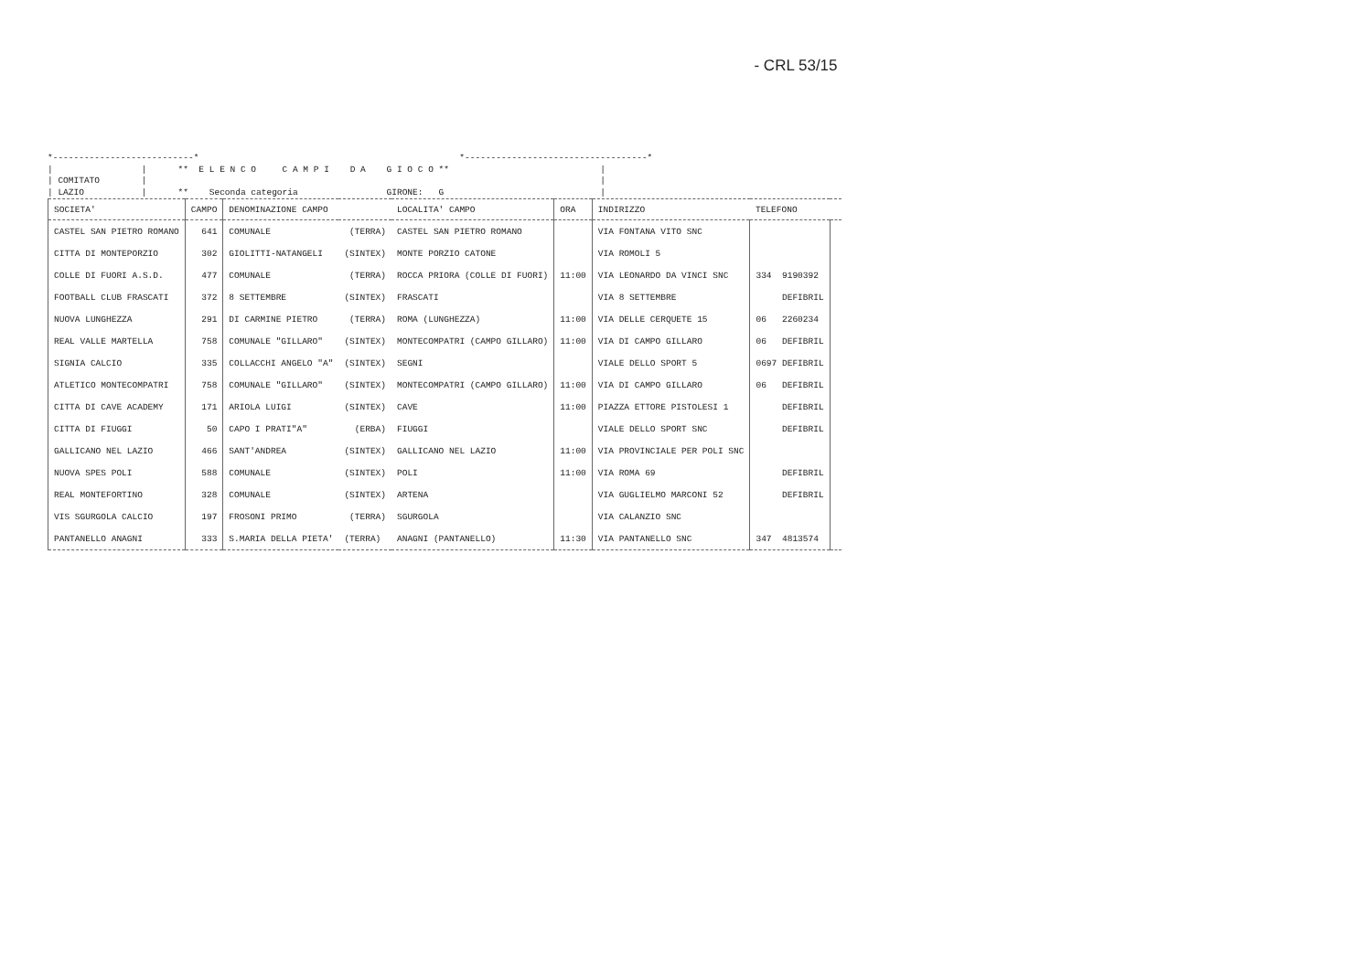- CRL 53/15
*---------------------------* *-----------------------------------* | | ** E L E N C O C A M P I D A G I O C O ** | | COMITATO | | | LAZIO | ** Seconda categoria GIRONE: G |
| SOCIETA' | CAMPO | DENOMINAZIONE CAMPO | | LOCALITA' CAMPO | ORA | INDIRIZZO | TELEFONO | |
| --- | --- | --- | --- | --- | --- | --- | --- | --- |
| CASTEL SAN PIETRO ROMANO | 641 | COMUNALE | (TERRA) | CASTEL SAN PIETRO ROMANO | | VIA FONTANA VITO SNC | | |
| CITTA DI MONTEPORZIO | 302 | GIOLITTI-NATANGELI | (SINTEX) | MONTE PORZIO CATONE | | VIA ROMOLI 5 | | |
| COLLE DI FUORI A.S.D. | 477 | COMUNALE | (TERRA) | ROCCA PRIORA (COLLE DI FUORI) | 11:00 | VIA LEONARDO DA VINCI SNC | 334 9190392 | |
| FOOTBALL CLUB FRASCATI | 372 | 8 SETTEMBRE | (SINTEX) | FRASCATI | | VIA 8 SETTEMBRE | DEFIBRIL | |
| NUOVA LUNGHEZZA | 291 | DI CARMINE PIETRO | (TERRA) | ROMA (LUNGHEZZA) | 11:00 | VIA DELLE CERQUETE 15 | 06 2260234 | |
| REAL VALLE MARTELLA | 758 | COMUNALE "GILLARO" | (SINTEX) | MONTECOMPATRI (CAMPO GILLARO) | 11:00 | VIA DI CAMPO GILLARO | 06 DEFIBRIL | |
| SIGNIA CALCIO | 335 | COLLACCHI ANGELO "A" | (SINTEX) | SEGNI | | VIALE DELLO SPORT 5 | 0697 DEFIBRIL | |
| ATLETICO MONTECOMPATRI | 758 | COMUNALE "GILLARO" | (SINTEX) | MONTECOMPATRI (CAMPO GILLARO) | 11:00 | VIA DI CAMPO GILLARO | 06 DEFIBRIL | |
| CITTA DI CAVE ACADEMY | 171 | ARIOLA LUIGI | (SINTEX) | CAVE | 11:00 | PIAZZA ETTORE PISTOLESI 1 | DEFIBRIL | |
| CITTA DI FIUGGI | 50 | CAPO I PRATI"A" | (ERBA) | FIUGGI | | VIALE DELLO SPORT SNC | DEFIBRIL | |
| GALLICANO NEL LAZIO | 466 | SANT'ANDREA | (SINTEX) | GALLICANO NEL LAZIO | 11:00 | VIA PROVINCIALE PER POLI SNC | | |
| NUOVA SPES POLI | 588 | COMUNALE | (SINTEX) | POLI | 11:00 | VIA ROMA 69 | DEFIBRIL | |
| REAL MONTEFORTINO | 328 | COMUNALE | (SINTEX) | ARTENA | | VIA GUGLIELMO MARCONI 52 | DEFIBRIL | |
| VIS SGURGOLA CALCIO | 197 | FROSONI PRIMO | (TERRA) | SGURGOLA | | VIA CALANZIO SNC | | |
| PANTANELLO ANAGNI | 333 | S.MARIA DELLA PIETA' | (TERRA) | ANAGNI (PANTANELLO) | 11:30 | VIA PANTANELLO SNC | 347 4813574 | |